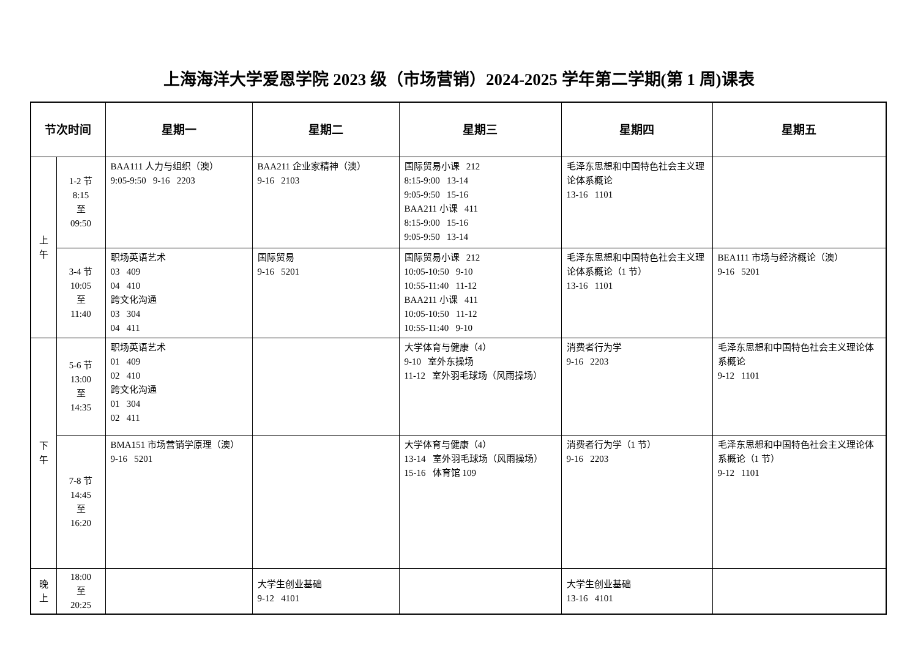上海海洋大学爱恩学院 2023 级（市场营销）2024-2025 学年第二学期(第 1 周)课表
| 节次时间 | | 星期一 | 星期二 | 星期三 | 星期四 | 星期五 |
| --- | --- | --- | --- | --- | --- | --- |
| 上 午 | 1-2 节 8:15 至 09:50 | BAA111 人力与组织（澳） 9:05-9:50 9-16 2203 | BAA211 企业家精神（澳） 9-16 2103 | 国际贸易小课 212 8:15-9:00 13-14 9:05-9:50 15-16 BAA211 小课 411 8:15-9:00 15-16 9:05-9:50 13-14 | 毛泽东思想和中国特色社会主义理论体系概论 13-16 1101 | |
| | 3-4 节 10:05 至 11:40 | 职场英语艺术 03 409 04 410 跨文化沟通 03 304 04 411 | 国际贸易 9-16 5201 | 国际贸易小课 212 10:05-10:50 9-10 10:55-11:40 11-12 BAA211 小课 411 10:05-10:50 11-12 10:55-11:40 9-10 | 毛泽东思想和中国特色社会主义理论体系概论（1 节） 13-16 1101 | BEA111 市场与经济概论（澳） 9-16 5201 |
| 下 午 | 5-6 节 13:00 至 14:35 | 职场英语艺术 01 409 02 410 跨文化沟通 01 304 02 411 | | 大学体育与健康（4） 9-10 室外东操场 11-12 室外羽毛球场（风雨操场） | 消费者行为学 9-16 2203 | 毛泽东思想和中国特色社会主义理论体系概论 9-12 1101 |
| | 7-8 节 14:45 至 16:20 | BMA151 市场营销学原理（澳） 9-16 5201 | | 大学体育与健康（4） 13-14 室外羽毛球场（风雨操场） 15-16 体育馆 109 | 消费者行为学（1 节） 9-16 2203 | 毛泽东思想和中国特色社会主义理论体系概论（1 节） 9-12 1101 |
| 晚 上 | 18:00 至 20:25 | | 大学生创业基础 9-12 4101 | | 大学生创业基础 13-16 4101 | |